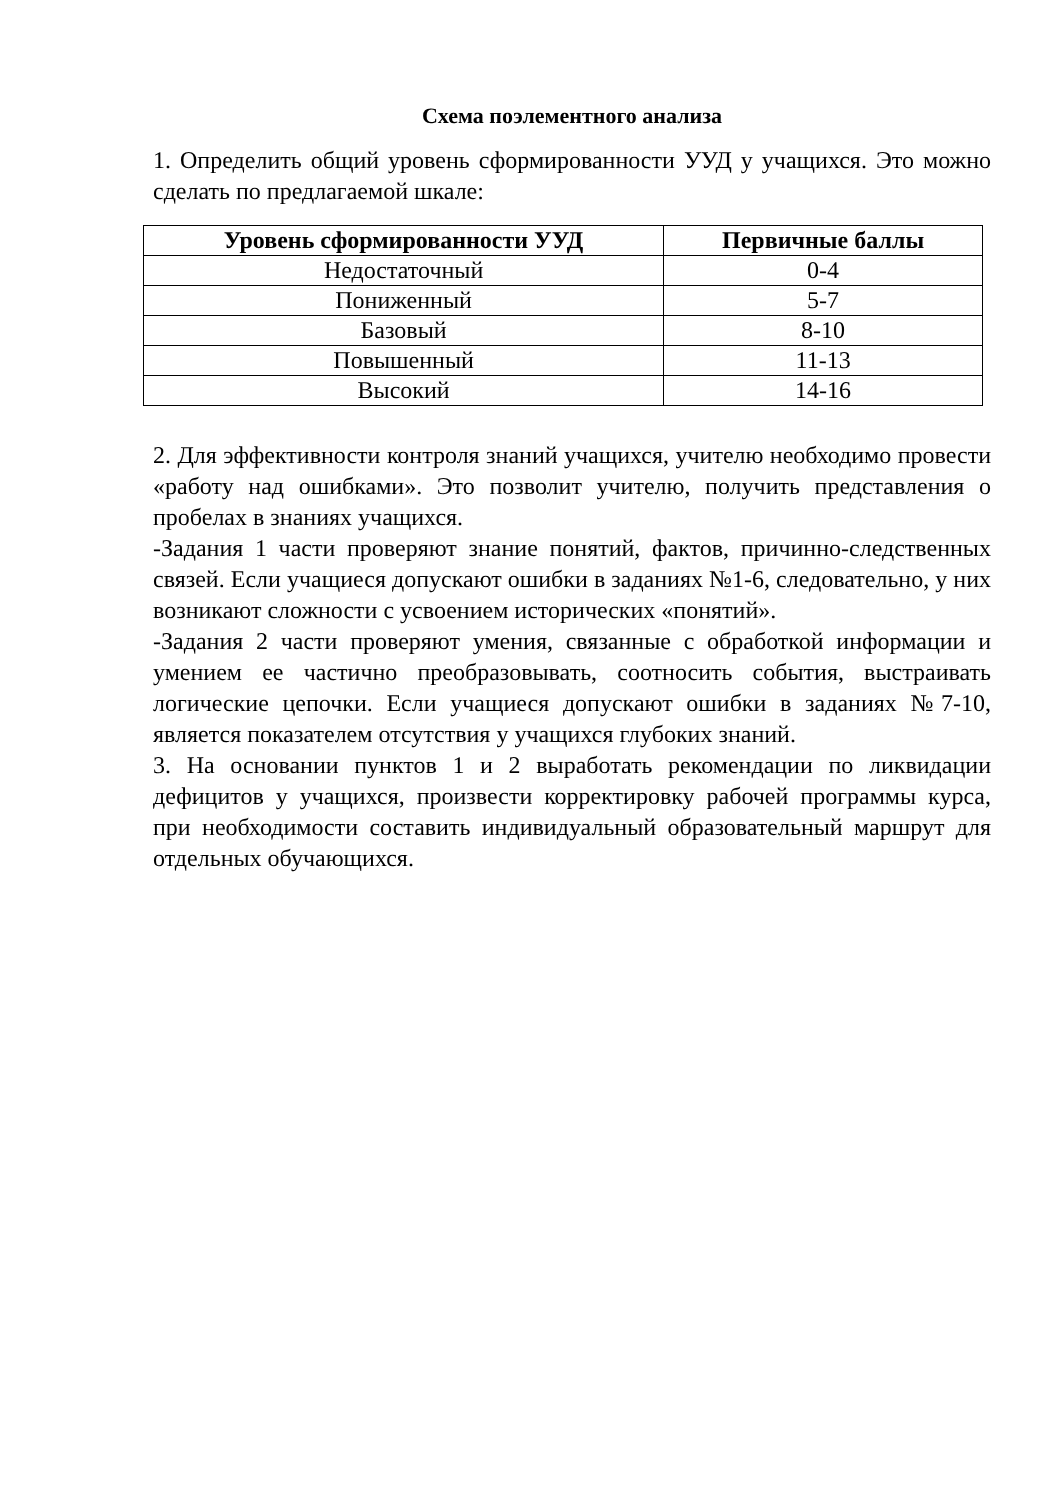Схема поэлементного анализа
1. Определить общий уровень сформированности УУД у учащихся. Это можно сделать по предлагаемой шкале:
| Уровень сформированности УУД | Первичные баллы |
| --- | --- |
| Недостаточный | 0-4 |
| Пониженный | 5-7 |
| Базовый | 8-10 |
| Повышенный | 11-13 |
| Высокий | 14-16 |
2. Для эффективности контроля знаний учащихся, учителю необходимо провести «работу над ошибками». Это позволит учителю, получить представления о пробелах в знаниях учащихся.
-Задания 1 части проверяют знание понятий, фактов, причинно-следственных связей. Если учащиеся допускают ошибки в заданиях №1-6, следовательно, у них возникают сложности с усвоением исторических «понятий».
-Задания 2 части проверяют умения, связанные с обработкой информации и умением ее частично преобразовывать, соотносить события, выстраивать логические цепочки. Если учащиеся допускают ошибки в заданиях №7-10, является показателем отсутствия у учащихся глубоких знаний.
3. На основании пунктов 1 и 2 выработать рекомендации по ликвидации дефицитов у учащихся, произвести корректировку рабочей программы курса, при необходимости составить индивидуальный образовательный маршрут для отдельных обучающихся.